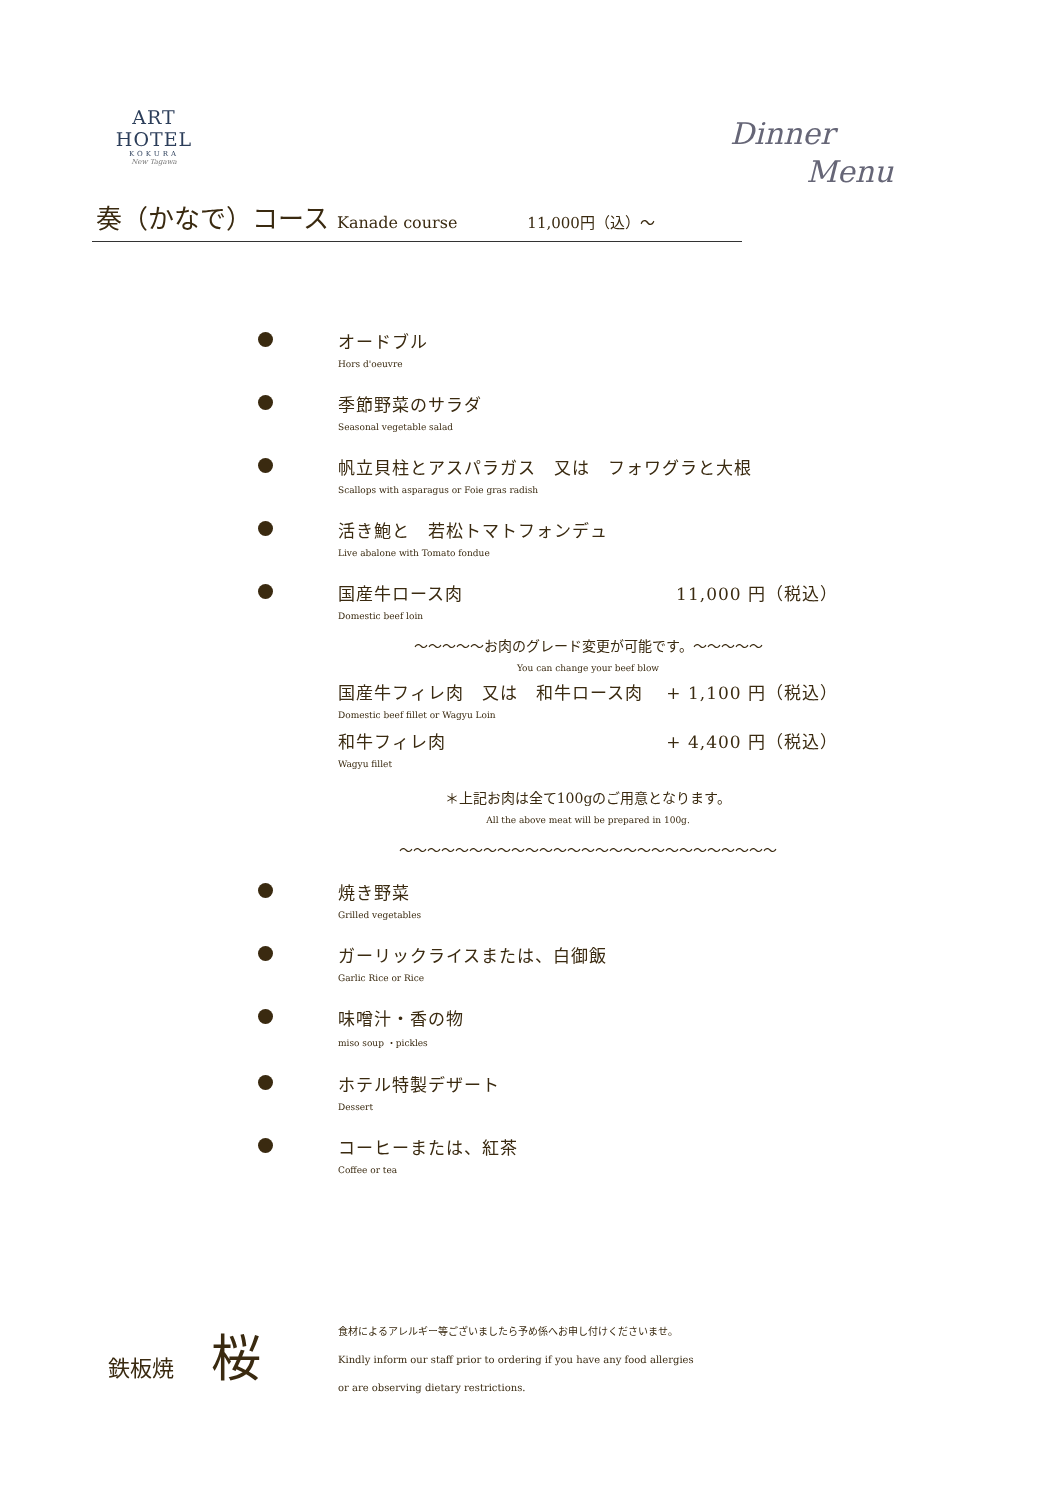ART HOTEL
KOKURA
New Tagawa
Dinner
Menu
奏（かなで）コース Kanade course 11,000円（込）～
オードブル
Hors d'oeuvre
季節野菜のサラダ
Seasonal vegetable salad
帆立貝柱とアスパラガス　又は　フォワグラと大根
Scallops with asparagus or Foie gras radish
活き鮑と　若松トマトフォンデュ
Live abalone with Tomato fondue
国産牛ロース肉 11,000 円（税込）
Domestic beef loin
～～～～～お肉のグレード変更が可能です。～～～～～
You can change your beef blow
国産牛フィレ肉　又は　和牛ロース肉 + 1,100 円（税込）
Domestic beef fillet or Wagyu Loin
和牛フィレ肉 + 4,400 円（税込）
Wagyu fillet
＊上記お肉は全て100gのご用意となります。
All the above meat will be prepared in 100g.
～～～～～～～～～～～～～～～～～～～～～～～～～～～
焼き野菜
Grilled vegetables
ガーリックライスまたは、白御飯
Garlic Rice or Rice
味噌汁・香の物
miso soup ・pickles
ホテル特製デザート
Dessert
コーヒーまたは、紅茶
Coffee or tea
鉄板焼 桜
食材によるアレルギー等ございましたら予め係へお申し付けくださいませ。
Kindly inform our staff prior to ordering if you have any food allergies
or are observing dietary restrictions.